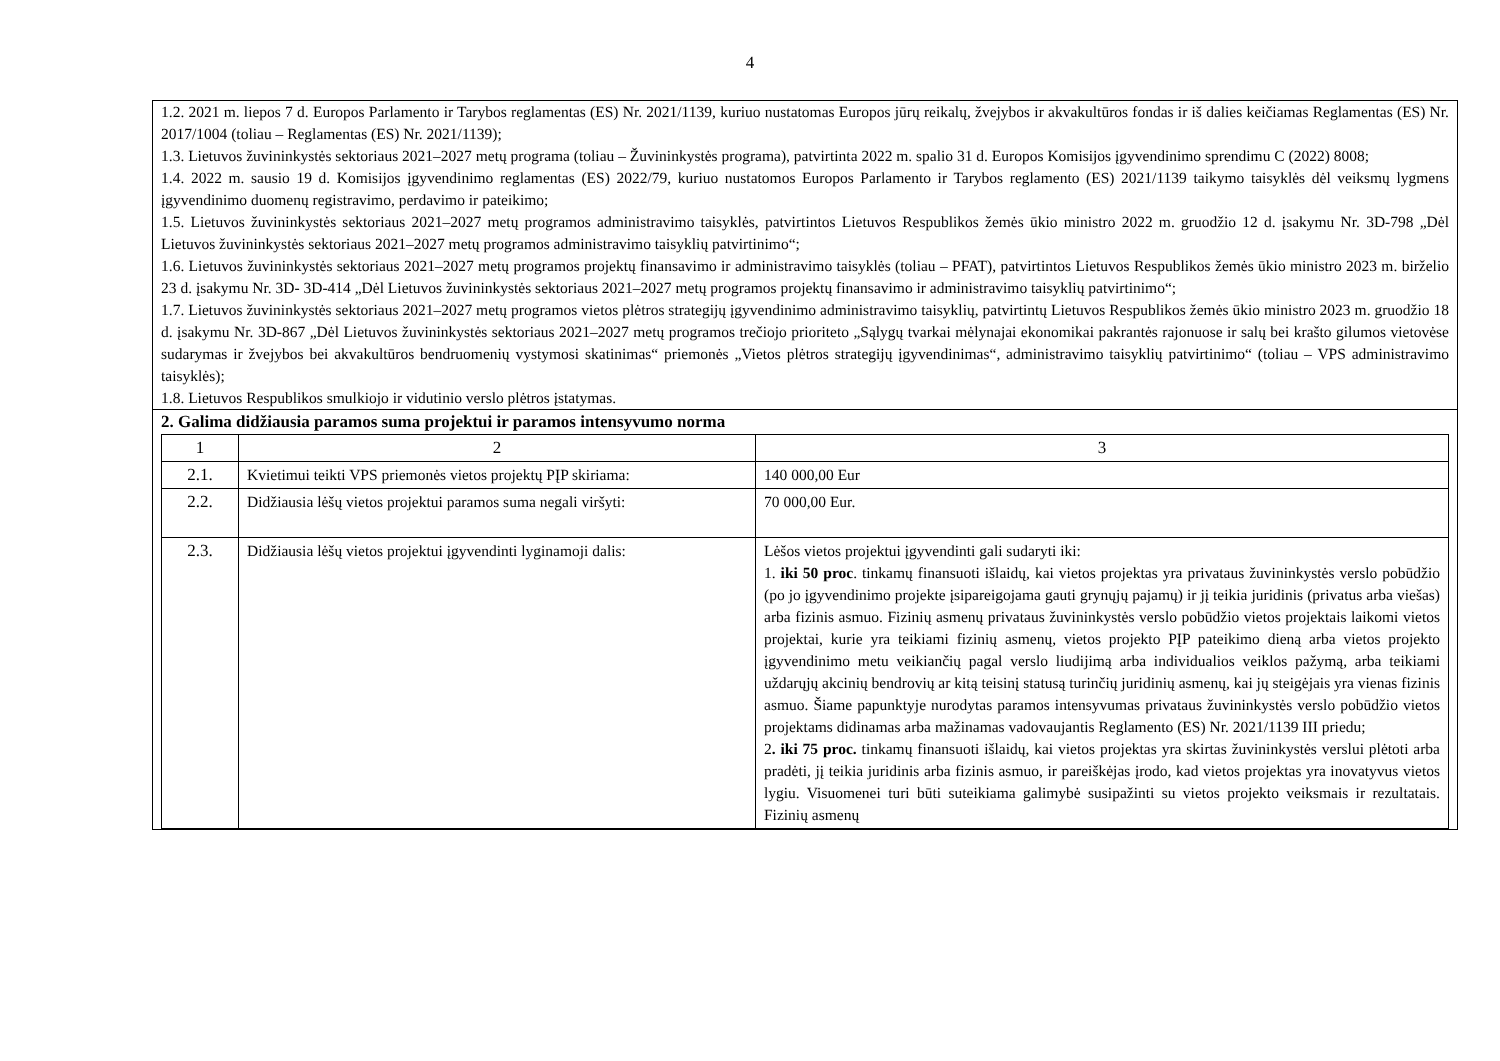4
| 1.2. 2021 m. liepos 7 d. Europos Parlamento ir Tarybos reglamentas (ES) Nr. 2021/1139, kuriuo nustatomas Europos jūrų reikalų, žvejybos ir akvakultūros fondas ir iš dalies keičiamas Reglamentas (ES) Nr. 2017/1004 (toliau – Reglamentas (ES) Nr. 2021/1139); 1.3. Lietuvos žuvininkystės sektoriaus 2021–2027 metų programa (toliau – Žuvininkystės programa), patvirtinta 2022 m. spalio 31 d. Europos Komisijos įgyvendinimo sprendimu C (2022) 8008; 1.4. 2022 m. sausio 19 d. Komisijos įgyvendinimo reglamentas (ES) 2022/79, kuriuo nustatomos Europos Parlamento ir Tarybos reglamento (ES) 2021/1139 taikymo taisyklės dėl veiksmų lygmens įgyvendinimo duomenų registravimo, perdavimo ir pateikimo; 1.5. Lietuvos žuvininkystės sektoriaus 2021–2027 metų programos administravimo taisyklės, patvirtintos Lietuvos Respublikos žemės ūkio ministro 2022 m. gruodžio 12 d. įsakymu Nr. 3D-798 „Dėl Lietuvos žuvininkystės sektoriaus 2021–2027 metų programos administravimo taisyklių patvirtinimo“; 1.6. Lietuvos žuvininkystės sektoriaus 2021–2027 metų programos projektų finansavimo ir administravimo taisyklės (toliau – PFAT), patvirtintos Lietuvos Respublikos žemės ūkio ministro 2023 m. birželio 23 d. įsakymu Nr. 3D- 3D-414 „Dėl Lietuvos žuvininkystės sektoriaus 2021–2027 metų programos projektų finansavimo ir administravimo taisyklių patvirtinimo“; 1.7. Lietuvos žuvininkystės sektoriaus 2021–2027 metų programos vietos plėtros strategijų įgyvendinimo administravimo taisyklių, patvirtintų Lietuvos Respublikos žemės ūkio ministro 2023 m. gruodžio 18 d. įsakymu Nr. 3D-867 „Dėl Lietuvos žuvininkystės sektoriaus 2021–2027 metų programos trečiojo prioriteto „Sąlygų tvarkai mėlynajai ekonomikai pakrantės rajonuose ir salų bei krašto gilumos vietovėse sudarymas ir žvejybos bei akvakultūros bendruomenių vystymosi skatinimas“ priemonės „Vietos plėtros strategijų įgyvendinimas“, administravimo taisyklių patvirtinimo“ (toliau – VPS administravimo taisyklės); 1.8. Lietuvos Respublikos smulkiojo ir vidutinio verslo plėtros įstatymas. |
| 2. Galima didžiausia paramos suma projektui ir paramos intensyvumo norma / 1 / 2 / 3 / / 2.1. / Kvietimui teikti VPS priemonės vietos projektų PĮP skiriama: / 140 000,00 Eur / / 2.2. / Didžiausia lėšų vietos projektui paramos suma negali viršyti: / 70 000,00 Eur. / / 2.3. / Didžiausia lėšų vietos projektui įgyvendinti lyginamoji dalis: / Lėšos vietos projektui įgyvendinti gali sudaryti iki: 1. iki 50 proc . tinkamų finansuoti išlaidų, kai vietos projektas yra privataus žuvininkystės verslo pobūdžio (po jo įgyvendinimo projekte įsipareigojama gauti grynųjų pajamų) ir jį teikia juridinis (privatus arba viešas) arba fizinis asmuo. Fizinių asmenų privataus žuvininkystės verslo pobūdžio vietos projektais laikomi vietos projektai, kurie yra teikiami fizinių asmenų, vietos projekto PĮP pateikimo dieną arba vietos projekto įgyvendinimo metu veikiančių pagal verslo liudijimą arba individualios veiklos pažymą, arba teikiami uždarųjų akcinių bendrovių ar kitą teisinį statusą turinčių juridinių asmenų, kai jų steigėjais yra vienas fizinis asmuo. Šiame papunktyje nurodytas paramos intensyvumas privataus žuvininkystės verslo pobūdžio vietos projektams didinamas arba mažinamas vadovaujantis Reglamento (ES) Nr. 2021/1139 III priedu; 2 . iki 75 proc. tinkamų finansuoti išlaidų, kai vietos projektas yra skirtas žuvininkystės verslui plėtoti arba pradėti, jį teikia juridinis arba fizinis asmuo, ir pareiškėjas įrodo, kad vietos projektas yra inovatyvus vietos lygiu. Visuomenei turi būti suteikiama galimybė susipažinti su vietos projekto veiksmais ir rezultatais. Fizinių asmenų / |